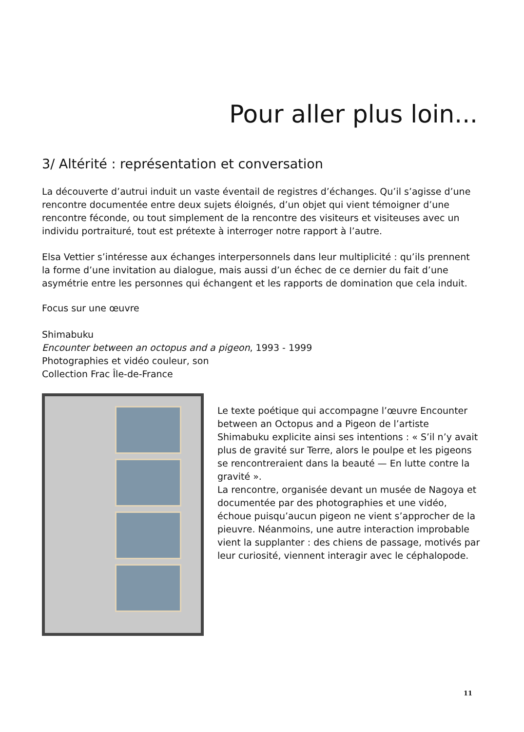Pour aller plus loin...
3/ Altérité : représentation et conversation
La découverte d’autrui induit un vaste éventail de registres d’échanges. Qu’il s’agisse d’une rencontre documentée entre deux sujets éloignés, d’un objet qui vient témoigner d’une rencontre féconde, ou tout simplement de la rencontre des visiteurs et visiteuses avec un individu portraituré, tout est prétexte à interroger notre rapport à l’autre.
Elsa Vettier s’intéresse aux échanges interpersonnels dans leur multiplicité : qu’ils prennent la forme d’une invitation au dialogue, mais aussi d’un échec de ce dernier du fait d’une asymétrie entre les personnes qui échangent et les rapports de domination que cela induit.
Focus sur une œuvre
Shimabuku
Encounter between an octopus and a pigeon, 1993 - 1999
Photographies et vidéo couleur, son
Collection Frac Île-de-France
Le texte poétique qui accompagne l’œuvre Encounter between an Octopus and a Pigeon de l’artiste Shimabuku explicite ainsi ses intentions : « S’il n’y avait plus de gravité sur Terre, alors le poulpe et les pigeons se rencontreraient dans la beauté — En lutte contre la gravité ».
La rencontre, organisée devant un musée de Nagoya et documentée par des photographies et une vidéo, échoue puisqu’aucun pigeon ne vient s’approcher de la pieuvre. Néanmoins, une autre interaction improbable vient la supplanter : des chiens de passage, motivés par leur curiosité, viennent interagir avec le céphalopode.
11